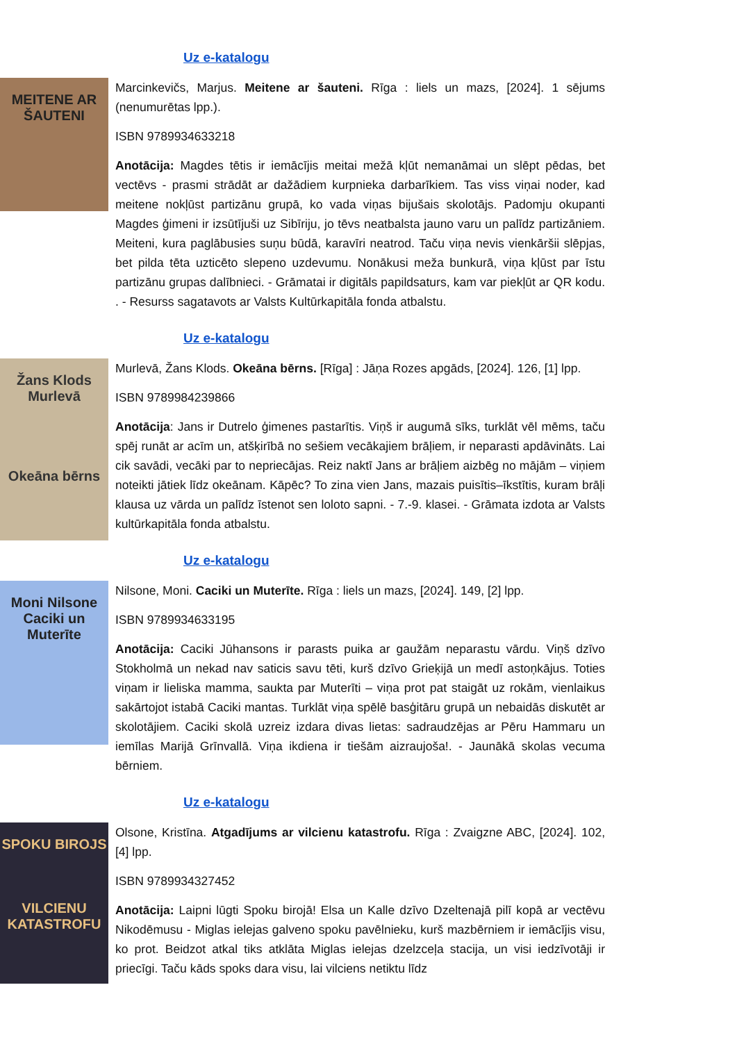Uz e-katalogu
MEITENE AR ŠAUTENI
Marcinkevičs, Marjus. Meitene ar šauteni. Rīga : liels un mazs, [2024]. 1 sējums (nenumurētas lpp.).
ISBN 9789934633218
Anotācija: Magdes tētis ir iemācījis meitai mežā kļūt nemanāmai un slēpt pēdas, bet vectēvs - prasmi strādāt ar dažādiem kurpnieka darbarīkiem. Tas viss viņai noder, kad meitene nokļūst partizānu grupā, ko vada viņas bijušais skolotājs. Padomju okupanti Magdes ģimeni ir izsūtījuši uz Sibīriju, jo tēvs neatbalsta jauno varu un palīdz partizāniem. Meiteni, kura paglābusies suņu būdā, karavīri neatrod. Taču viņa nevis vienkāršii slēpjas, bet pilda tēta uzticēto slepeno uzdevumu. Nonākusi meža bunkurā, viņa kļūst par īstu partizānu grupas dalībnieci. - Grāmatai ir digitāls papildsaturs, kam var piekļūt ar QR kodu. . - Resurss sagatavots ar Valsts Kultūrkapitāla fonda atbalstu.
Uz e-katalogu
Žans Klods Murlevā
Okeāna bērns
Murlevā, Žans Klods. Okeāna bērns. [Rīga] : Jāņa Rozes apgāds, [2024]. 126, [1] lpp.
ISBN 9789984239866
Anotācija: Jans ir Dutrelo ģimenes pastarītis. Viņš ir augumā sīks, turklāt vēl mēms, taču spēj runāt ar acīm un, atšķirībā no sešiem vecākajiem brāļiem, ir neparasti apdāvināts. Lai cik savādi, vecāki par to nepriecājas. Reiz naktī Jans ar brāļiem aizbēg no mājām – viņiem noteikti jātiek līdz okeānam. Kāpēc? To zina vien Jans, mazais puisītis–īkstītis, kuram brāļi klausa uz vārda un palīdz īstenot sen loloto sapni. - 7.-9. klasei. - Grāmata izdota ar Valsts kultūrkapitāla fonda atbalstu.
Uz e-katalogu
Moni Nilsone
Caciki un Muterīte
Nilsone, Moni. Caciki un Muterīte. Rīga : liels un mazs, [2024]. 149, [2] lpp.
ISBN 9789934633195
Anotācija: Caciki Jūhansons ir parasts puika ar gaužām neparastu vārdu. Viņš dzīvo Stokholmā un nekad nav saticis savu tēti, kurš dzīvo Grieķijā un medī astoņkājus. Toties viņam ir lieliska mamma, saukta par Muterīti – viņa prot pat staigāt uz rokām, vienlaikus sakārtojot istabā Caciki mantas. Turklāt viņa spēlē basģitāru grupā un nebaidās diskutēt ar skolotājiem. Caciki skolā uzreiz izdara divas lietas: sadraudzējas ar Pēru Hammaru un iemīlas Marijā Grīnvallā. Viņa ikdiena ir tiešām aizraujoša!. - Jaunākā skolas vecuma bērniem.
Uz e-katalogu
SPOKU BIROJS
VILCIENU KATASTROFU
Olsone, Kristīna. Atgadījums ar vilcienu katastrofu. Rīga : Zvaigzne ABC, [2024]. 102, [4] lpp.
ISBN 9789934327452
Anotācija: Laipni lūgti Spoku birojā! Elsa un Kalle dzīvo Dzeltenajā pilī kopā ar vectēvu Nikodēmusu - Miglas ielejas galveno spoku pavēlnieku, kurš mazbērniem ir iemācījis visu, ko prot. Beidzot atkal tiks atklāta Miglas ielejas dzelzceļa stacija, un visi iedzīvotāji ir priecīgi. Taču kāds spoks dara visu, lai vilciens netiktu līdz